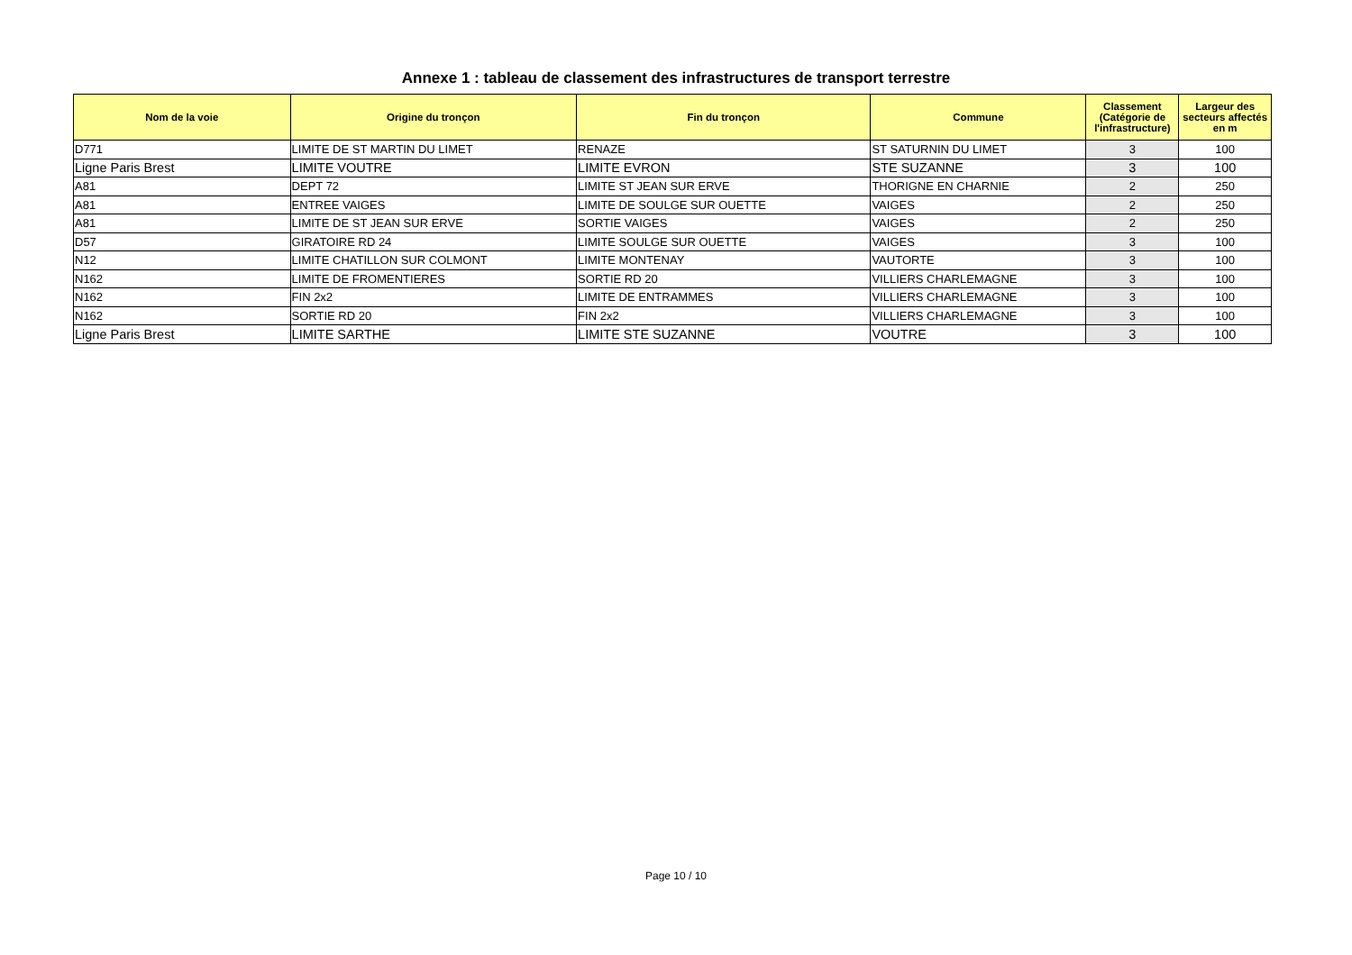Annexe 1 : tableau de classement des infrastructures de transport terrestre
| Nom de la voie | Origine du tronçon | Fin du tronçon | Commune | Classement (Catégorie de l'infrastructure) | Largeur des secteurs affectés en m |
| --- | --- | --- | --- | --- | --- |
| D771 | LIMITE DE ST MARTIN DU LIMET | RENAZE | ST SATURNIN DU LIMET | 3 | 100 |
| Ligne Paris Brest | LIMITE VOUTRE | LIMITE EVRON | STE SUZANNE | 3 | 100 |
| A81 | DEPT 72 | LIMITE ST JEAN SUR ERVE | THORIGNE EN CHARNIE | 2 | 250 |
| A81 | ENTREE VAIGES | LIMITE DE SOULGE SUR OUETTE | VAIGES | 2 | 250 |
| A81 | LIMITE DE ST JEAN SUR ERVE | SORTIE VAIGES | VAIGES | 2 | 250 |
| D57 | GIRATOIRE RD 24 | LIMITE SOULGE SUR OUETTE | VAIGES | 3 | 100 |
| N12 | LIMITE CHATILLON SUR COLMONT | LIMITE MONTENAY | VAUTORTE | 3 | 100 |
| N162 | LIMITE DE FROMENTIERES | SORTIE RD 20 | VILLIERS CHARLEMAGNE | 3 | 100 |
| N162 | FIN 2x2 | LIMITE DE ENTRAMMES | VILLIERS CHARLEMAGNE | 3 | 100 |
| N162 | SORTIE RD 20 | FIN 2x2 | VILLIERS CHARLEMAGNE | 3 | 100 |
| Ligne Paris Brest | LIMITE SARTHE | LIMITE STE SUZANNE | VOUTRE | 3 | 100 |
Page 10 / 10